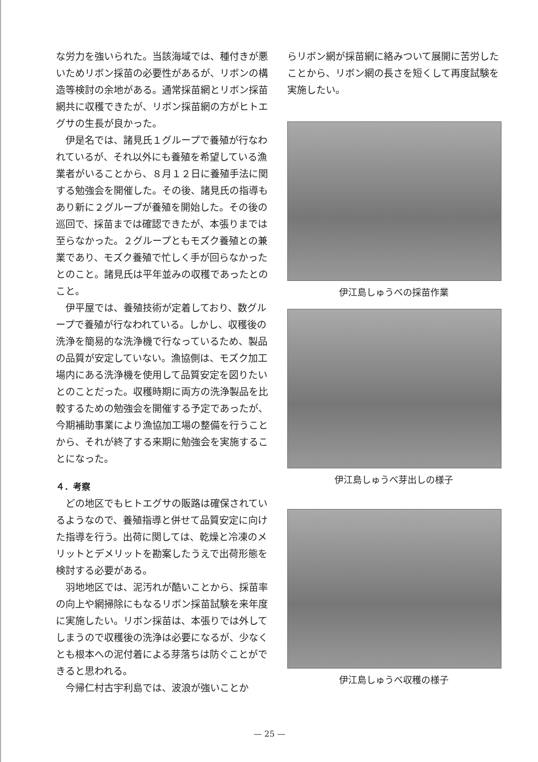な労力を強いられた。当該海域では、種付きが悪いためリボン採苗の必要性があるが、リボンの構造等検討の余地がある。通常採苗網とリボン採苗網共に収穫できたが、リボン採苗網の方がヒトエグサの生長が良かった。
伊是名では、諸見氏１グループで養殖が行なわれているが、それ以外にも養殖を希望している漁業者がいることから、８月１２日に養殖手法に関する勉強会を開催した。その後、諸見氏の指導もあり新に２グループが養殖を開始した。その後の巡回で、採苗までは確認できたが、本張りまでは至らなかった。２グループともモズク養殖との兼業であり、モズク養殖で忙しく手が回らなかったとのこと。諸見氏は平年並みの収穫であったとのこと。
伊平屋では、養殖技術が定着しており、数グループで養殖が行なわれている。しかし、収穫後の洗浄を簡易的な洗浄機で行なっているため、製品の品質が安定していない。漁協側は、モズク加工場内にある洗浄機を使用して品質安定を図りたいとのことだった。収穫時期に両方の洗浄製品を比較するための勉強会を開催する予定であったが、今期補助事業により漁協加工場の整備を行うことから、それが終了する来期に勉強会を実施することになった。
４．考察
どの地区でもヒトエグサの販路は確保されているようなので、養殖指導と併せて品質安定に向けた指導を行う。出荷に関しては、乾燥と冷凍のメリットとデメリットを勘案したうえで出荷形態を検討する必要がある。
羽地地区では、泥汚れが酷いことから、採苗率の向上や網掃除にもなるリボン採苗試験を来年度に実施したい。リボン採苗は、本張りでは外してしまうので収穫後の洗浄は必要になるが、少なくとも根本への泥付着による芽落ちは防ぐことができると思われる。
今帰仁村古宇利島では、波浪が強いことか
らリボン網が採苗網に絡みついて展開に苦労したことから、リボン網の長さを短くして再度試験を実施したい。
伊江島しゅうべの採苗作業
伊江島しゅうべ芽出しの様子
伊江島しゅうべ収穫の様子
— 25 —